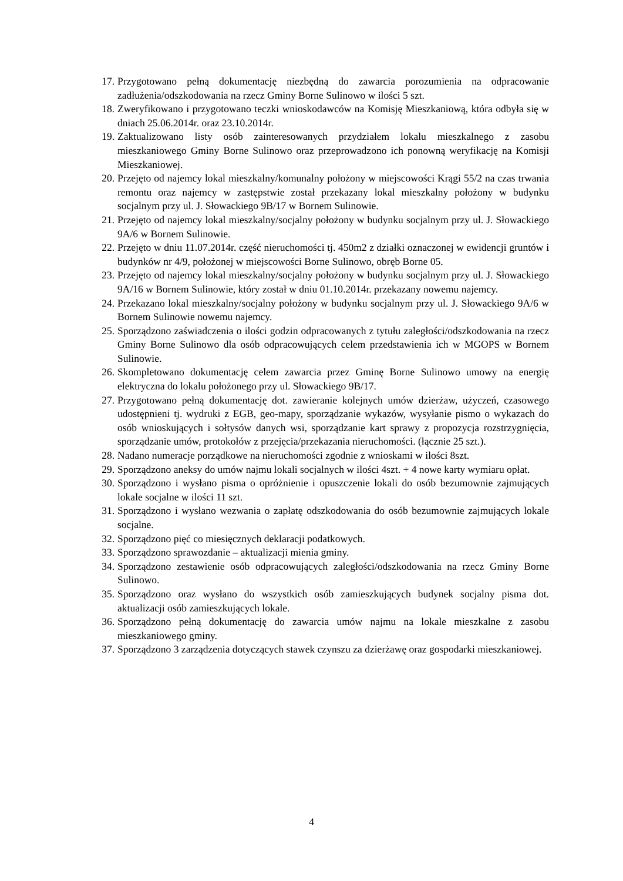17. Przygotowano pełną dokumentację niezbędną do zawarcia porozumienia na odpracowanie zadłużenia/odszkodowania na rzecz Gminy Borne Sulinowo w ilości 5 szt.
18. Zweryfikowano i przygotowano teczki wnioskodawców na Komisję Mieszkaniową, która odbyła się w dniach 25.06.2014r. oraz 23.10.2014r.
19. Zaktualizowano listy osób zainteresowanych przydziałem lokalu mieszkalnego z zasobu mieszkaniowego Gminy Borne Sulinowo oraz przeprowadzono ich ponowną weryfikację na Komisji Mieszkaniowej.
20. Przejęto od najemcy lokal mieszkalny/komunalny położony w miejscowości Krągi 55/2 na czas trwania remontu oraz najemcy w zastępstwie został przekazany lokal mieszkalny położony w budynku socjalnym przy ul. J. Słowackiego 9B/17 w Bornem Sulinowie.
21. Przejęto od najemcy lokal mieszkalny/socjalny położony w budynku socjalnym przy ul. J. Słowackiego 9A/6 w Bornem Sulinowie.
22. Przejęto w dniu 11.07.2014r. część nieruchomości tj. 450m2 z działki oznaczonej w ewidencji gruntów i budynków nr 4/9, położonej w miejscowości Borne Sulinowo, obręb Borne 05.
23. Przejęto od najemcy lokal mieszkalny/socjalny położony w budynku socjalnym przy ul. J. Słowackiego 9A/16 w Bornem Sulinowie, który został w dniu 01.10.2014r. przekazany nowemu najemcy.
24. Przekazano lokal mieszkalny/socjalny położony w budynku socjalnym przy ul. J. Słowackiego 9A/6 w Bornem Sulinowie nowemu najemcy.
25. Sporządzono zaświadczenia o ilości godzin odpracowanych z tytułu zaległości/odszkodowania na rzecz Gminy Borne Sulinowo dla osób odpracowujących celem przedstawienia ich w MGOPS w Bornem Sulinowie.
26. Skompletowano dokumentację celem zawarcia przez Gminę Borne Sulinowo umowy na energię elektryczna do lokalu położonego przy ul. Słowackiego 9B/17.
27. Przygotowano pełną dokumentację dot. zawieranie kolejnych umów dzierżaw, użyczeń, czasowego udostępnieni tj. wydruki z EGB, geo-mapy, sporządzanie wykazów, wysyłanie pismo o wykazach do osób wnioskujących i sołtysów danych wsi, sporządzanie kart sprawy z propozycja rozstrzygnięcia, sporządzanie umów, protokołów z przejęcia/przekazania nieruchomości. (łącznie 25 szt.).
28. Nadano numeracje porządkowe na nieruchomości zgodnie z wnioskami w ilości 8szt.
29. Sporządzono aneksy do umów najmu lokali socjalnych w ilości 4szt. + 4 nowe karty wymiaru opłat.
30. Sporządzono i wysłano pisma o opróżnienie i opuszczenie lokali do osób bezumownie zajmujących lokale socjalne w ilości 11 szt.
31. Sporządzono i wysłano wezwania o zapłatę odszkodowania do osób bezumownie zajmujących lokale socjalne.
32. Sporządzono pięć co miesięcznych deklaracji podatkowych.
33. Sporządzono sprawozdanie – aktualizacji mienia gminy.
34. Sporządzono zestawienie osób odpracowujących zaległości/odszkodowania na rzecz Gminy Borne Sulinowo.
35. Sporządzono oraz wysłano do wszystkich osób zamieszkujących budynek socjalny pisma dot. aktualizacji osób zamieszkujących lokale.
36. Sporządzono pełną dokumentację do zawarcia umów najmu na lokale mieszkalne z zasobu mieszkaniowego gminy.
37. Sporządzono 3 zarządzenia dotyczących stawek czynszu za dzierżawę oraz gospodarki mieszkaniowej.
4